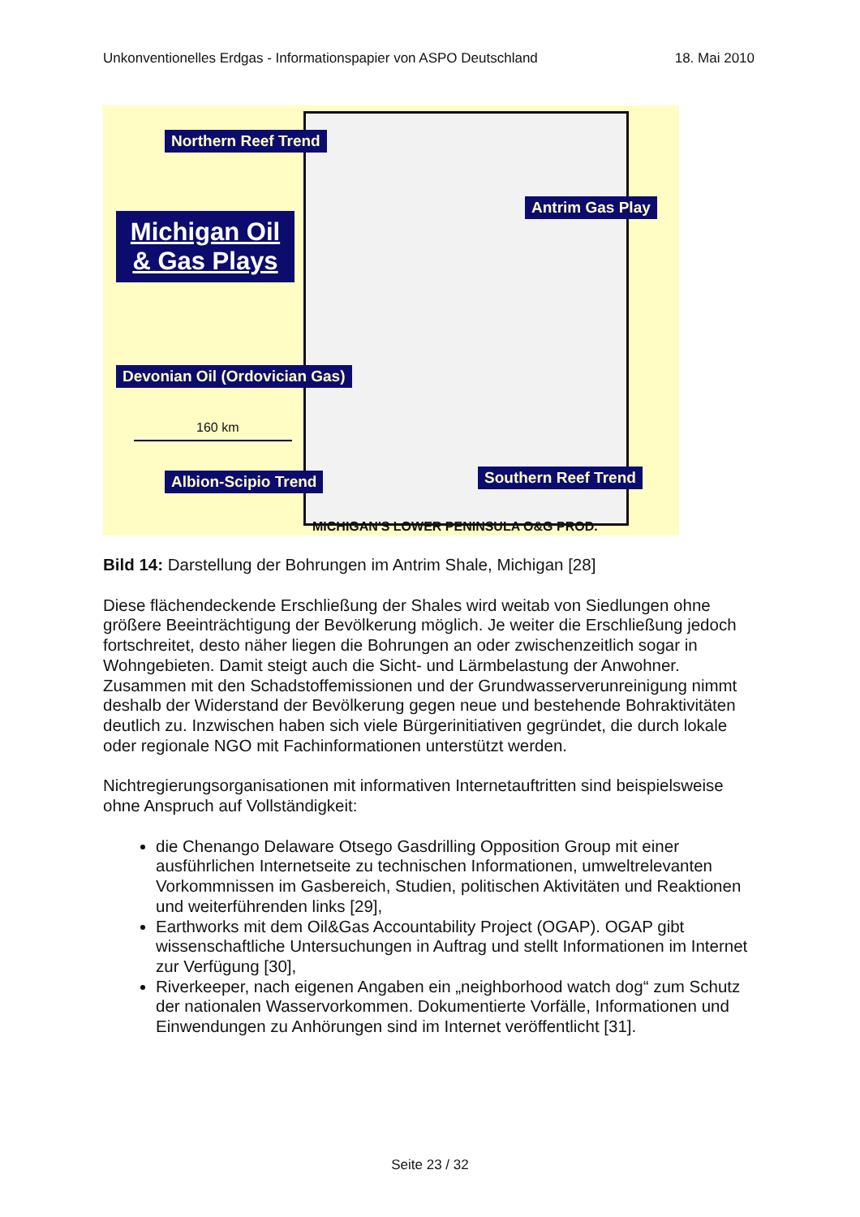Unkonventionelles Erdgas - Informationspapier von ASPO Deutschland 18. Mai 2010
Northern Reef Trend
Antrim Gas Play
Michigan Oil
& Gas Plays
Devonian Oil (Ordovician Gas)
160 km
Albion-Scipio Trend Southern Reef Trend
MICHIGAN'S LOWER PENINSULA O&G PROD.
Bild 14: Darstellung der Bohrungen im Antrim Shale, Michigan [28]
Diese flächendeckende Erschließung der Shales wird weitab von Siedlungen ohne größere Beeinträchtigung der Bevölkerung möglich. Je weiter die Erschließung jedoch fortschreitet, desto näher liegen die Bohrungen an oder zwischenzeitlich sogar in Wohngebieten. Damit steigt auch die Sicht- und Lärmbelastung der Anwohner. Zusammen mit den Schadstoffemissionen und der Grundwasserverunreinigung nimmt deshalb der Widerstand der Bevölkerung gegen neue und bestehende Bohraktivitäten deutlich zu. Inzwischen haben sich viele Bürgerinitiativen gegründet, die durch lokale oder regionale NGO mit Fachinformationen unterstützt werden.
Nichtregierungsorganisationen mit informativen Internetauftritten sind beispielsweise ohne Anspruch auf Vollständigkeit:
die Chenango Delaware Otsego Gasdrilling Opposition Group mit einer ausführlichen Internetseite zu technischen Informationen, umweltrelevanten Vorkommnissen im Gasbereich, Studien, politischen Aktivitäten und Reaktionen und weiterführenden links [29],
Earthworks mit dem Oil&Gas Accountability Project (OGAP). OGAP gibt wissenschaftliche Untersuchungen in Auftrag und stellt Informationen im Internet zur Verfügung [30],
Riverkeeper, nach eigenen Angaben ein „neighborhood watch dog“ zum Schutz der nationalen Wasservorkommen. Dokumentierte Vorfälle, Informationen und Einwendungen zu Anhörungen sind im Internet veröffentlicht [31].
Seite 23 / 32